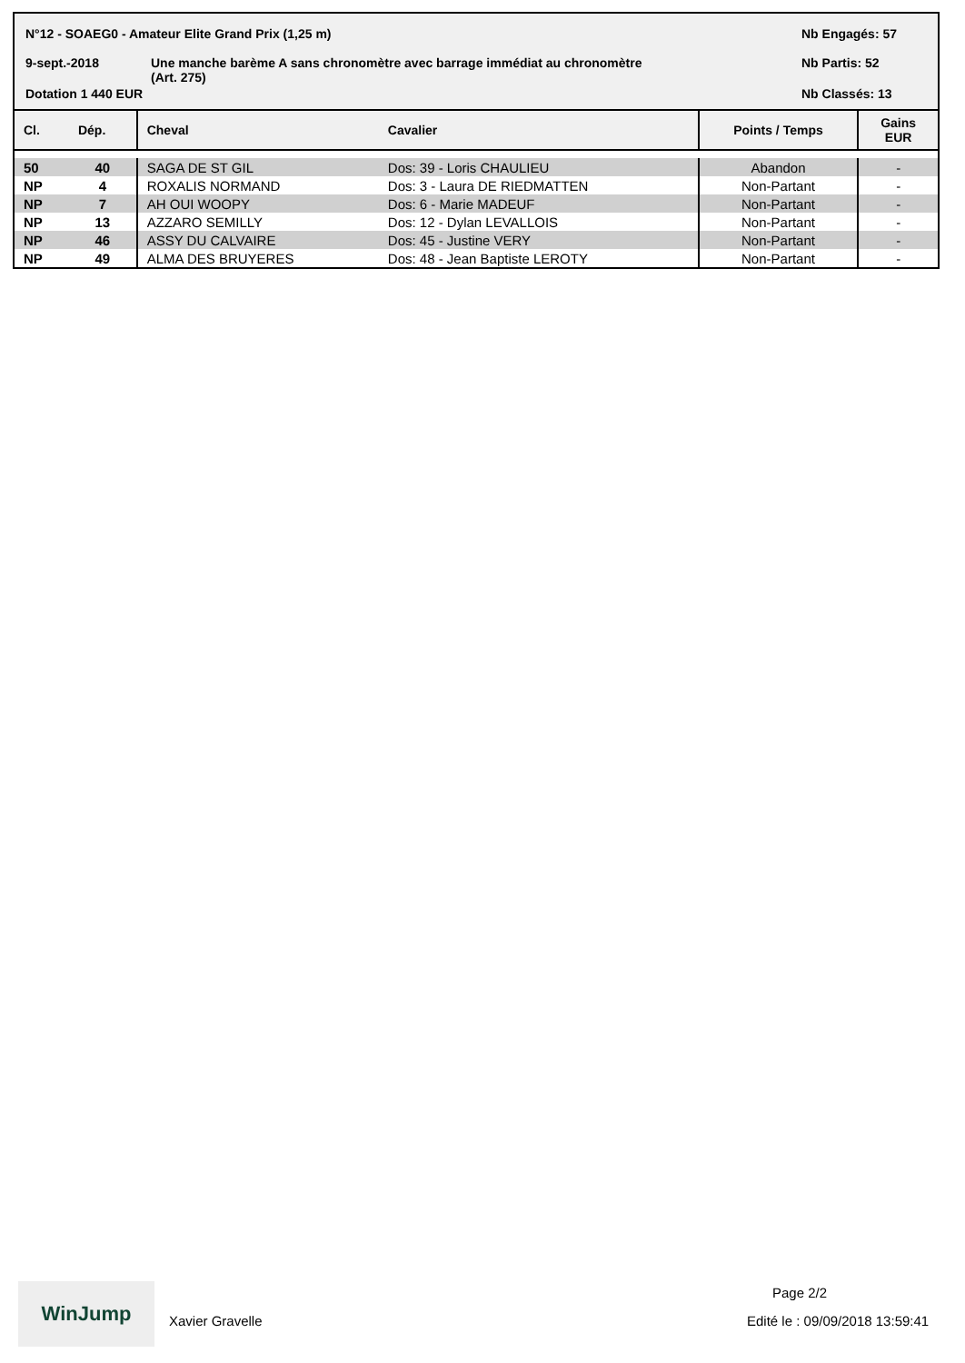N°12 - SOAEG0 - Amateur Elite Grand Prix (1,25 m)
Nb Engagés: 57
9-sept.-2018
Une manche barème A sans chronomètre avec barrage immédiat au chronomètre
(Art. 275)
Nb Partis: 52
Dotation 1 440 EUR Nb Classés: 13
| Cl. | Dép. | Cheval | Cavalier | Points / Temps | Gains EUR |
| --- | --- | --- | --- | --- | --- |
| 50 | 40 | SAGA DE ST GIL | Dos: 39 - Loris CHAULIEU | Abandon | - |
| NP | 4 | ROXALIS NORMAND | Dos: 3 - Laura DE RIEDMATTEN | Non-Partant | - |
| NP | 7 | AH OUI WOOPY | Dos: 6 - Marie MADEUF | Non-Partant | - |
| NP | 13 | AZZARO SEMILLY | Dos: 12 - Dylan LEVALLOIS | Non-Partant | - |
| NP | 46 | ASSY DU CALVAIRE | Dos: 45 - Justine VERY | Non-Partant | - |
| NP | 49 | ALMA DES BRUYERES | Dos: 48 - Jean Baptiste LEROTY | Non-Partant | - |
WinJump
Xavier Gravelle
Page 2/2
Edité le : 09/09/2018 13:59:41